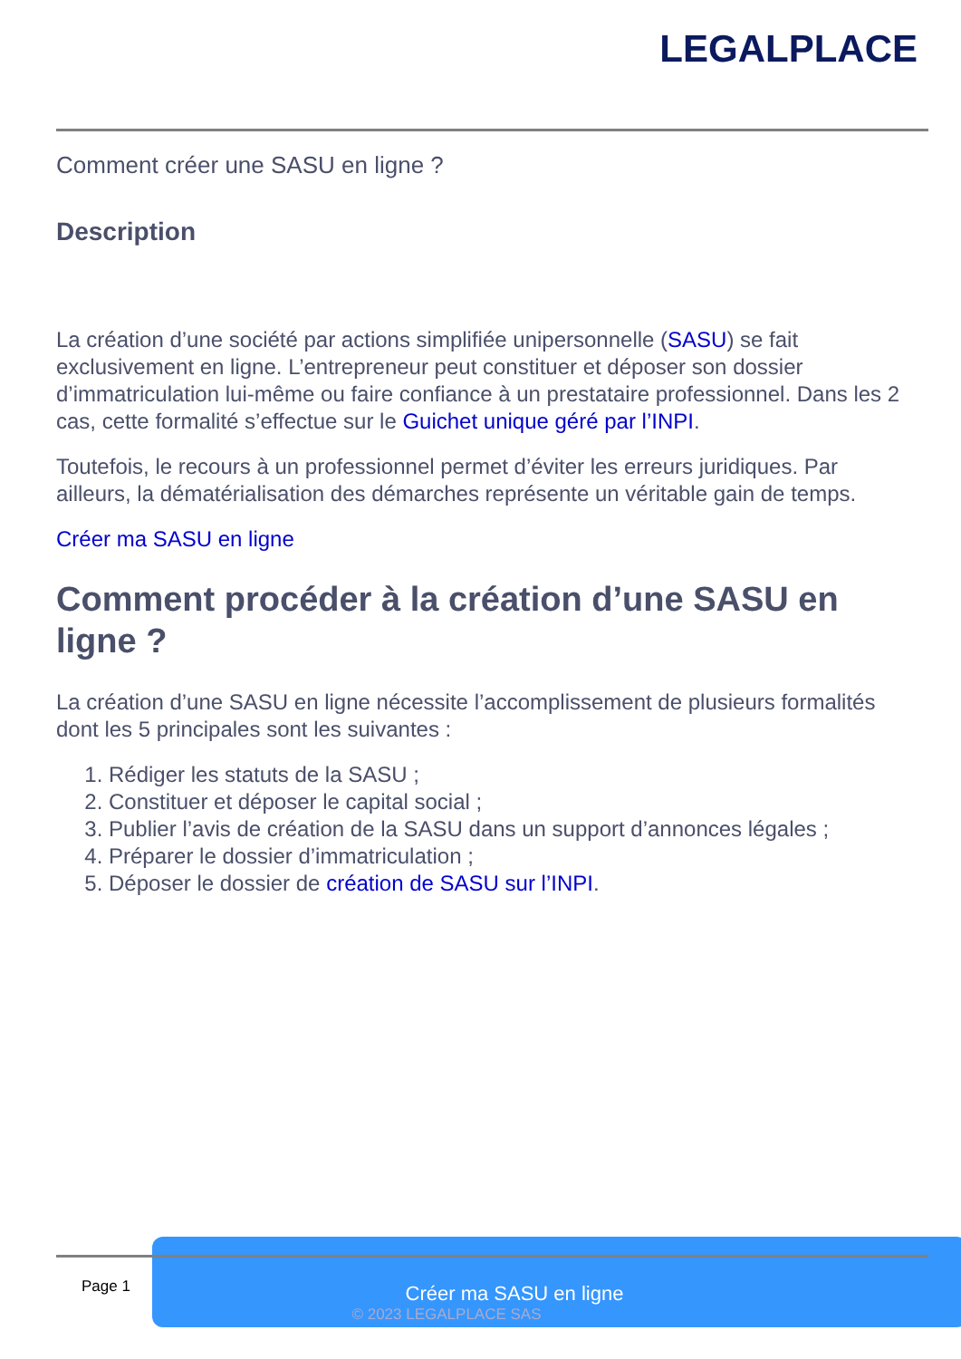LEGALPLACE
Comment créer une SASU en ligne ?
Description
La création d’une société par actions simplifiée unipersonnelle (SASU) se fait exclusivement en ligne. L’entrepreneur peut constituer et déposer son dossier d’immatriculation lui-même ou faire confiance à un prestataire professionnel. Dans les 2 cas, cette formalité s’effectue sur le Guichet unique géré par l’INPI.
Toutefois, le recours à un professionnel permet d’éviter les erreurs juridiques. Par ailleurs, la dématérialisation des démarches représente un véritable gain de temps.
Créer ma SASU en ligne
Comment procéder à la création d’une SASU en ligne ?
La création d’une SASU en ligne nécessite l’accomplissement de plusieurs formalités dont les 5 principales sont les suivantes :
1. Rédiger les statuts de la SASU ;
2. Constituer et déposer le capital social ;
3. Publier l’avis de création de la SASU dans un support d’annonces légales ;
4. Préparer le dossier d’immatriculation ;
5. Déposer le dossier de création de SASU sur l’INPI.
Créer ma SASU en ligne
© 2023 LEGALPLACE SAS
Page 1